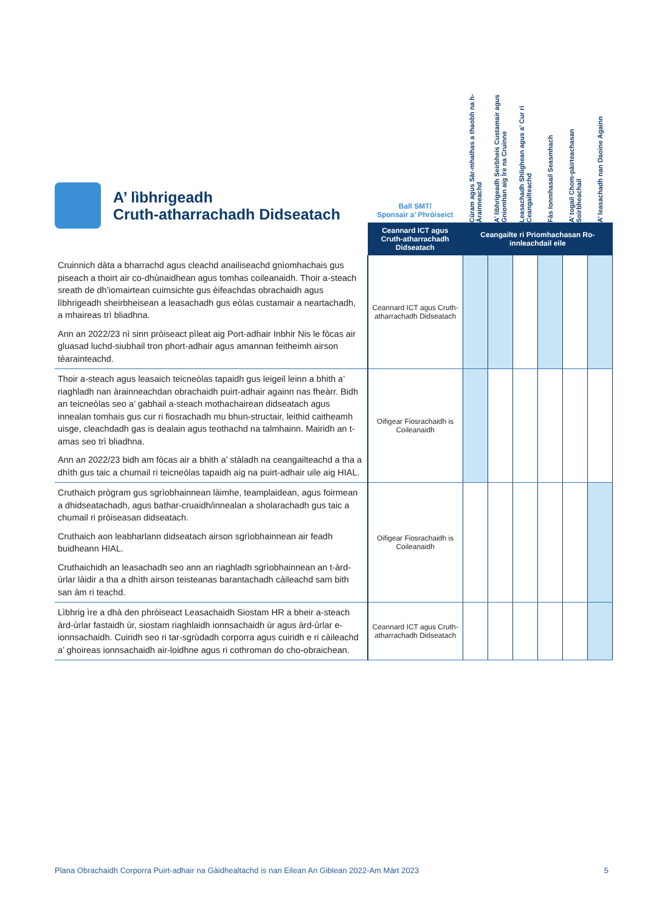A’ lìbhrigeadh
Cruth-atharrachadh Didseatach
| | Ball SMT/ Sponsair a’ Phròiseict | Cùram agus Sàr-mhathas a thaobh na h-Àrainneachd | A’ lìbhrigeadh Seirbheis Custamair agus Gnìomhan aig Ìre na Cruinne | Leasachadh Shlighean agus a’ Cur ri Ceangailteachd | Fàs Ionmhasail Seasmhach | A’ togail Chom-pàirteachasan Soirbheachail | A’ leasachadh nan Daoine Againn |
| | Ceannard ICT agus Cruth-atharrachadh Didseatach | Ceangailte ri Prìomhachasan Ro-innleachdail eile | | | | | |
| Cruinnich dàta a bharrachd agus cleachd anailiseachd gnìomhachais gus piseach a thoirt air co-dhùnaidhean agus tomhas coileanaidh. Thoir a-steach sreath de dh’iomairtean cuimsichte gus èifeachdas obrachaidh agus lìbhrigeadh sheirbheisean a leasachadh gus eòlas custamair a neartachadh, a mhaireas trì bliadhna. Ann an 2022/23 nì sinn pròiseact pìleat aig Port-adhair Inbhir Nis le fòcas air gluasad luchd-siubhail tron phort-adhair agus amannan feitheimh airson tèarainteachd. | Ceannard ICT agus Cruth-atharrachadh Didseatach | | | | | | |
| Thoir a-steach agus leasaich teicneòlas tapaidh gus leigeil leinn a bhith a’ riaghladh nan àrainneachdan obrachaidh puirt-adhair againn nas fheàrr. Bidh an teicneòlas seo a’ gabhail a-steach mothachairean didseatach agus innealan tomhais gus cur ri fiosrachadh mu bhun-structair, leithid caitheamh uisge, cleachdadh gas is dealain agus teothachd na talmhainn. Mairidh an t-amas seo trì bliadhna. Ann an 2022/23 bidh am fòcas air a bhith a’ stàladh na ceangailteachd a tha a dhìth gus taic a chumail ri teicneòlas tapaidh aig na puirt-adhair uile aig HIAL. | Oifigear Fiosrachaidh is Coileanaidh | | | | | | |
| Cruthaich prògram gus sgrìobhainnean làimhe, teamplaidean, agus foirmean a dhidseatachadh, agus bathar-cruaidh/innealan a sholarachadh gus taic a chumail ri pròiseasan didseatach. Cruthaich aon leabharlann didseatach airson sgrìobhainnean air feadh buidheann HIAL. Cruthaichidh an leasachadh seo ann an riaghladh sgrìobhainnean an t-àrd-ùrlar làidir a tha a dhìth airson teisteanas barantachadh càileachd sam bith san àm ri teachd. | Oifigear Fiosrachaidh is Coileanaidh | | | | | | |
| Lìbhrig ìre a dhà den phròiseact Leasachaidh Siostam HR a bheir a-steach àrd-ùrlar fastaidh ùr, siostam riaghlaidh ionnsachaidh ùr agus àrd-ùrlar e-ionnsachaidh. Cuiridh seo ri tar-sgrùdadh corporra agus cuiridh e ri càileachd a’ ghoireas ionnsachaidh air-loidhne agus ri cothroman do cho-obraichean. | Ceannard ICT agus Cruth-atharrachadh Didseatach | | | | | | |
Plana Obrachaidh Corporra Puirt-adhair na Gàidhealtachd is nan Eilean An Giblean 2022-Am Màrt 2023 5